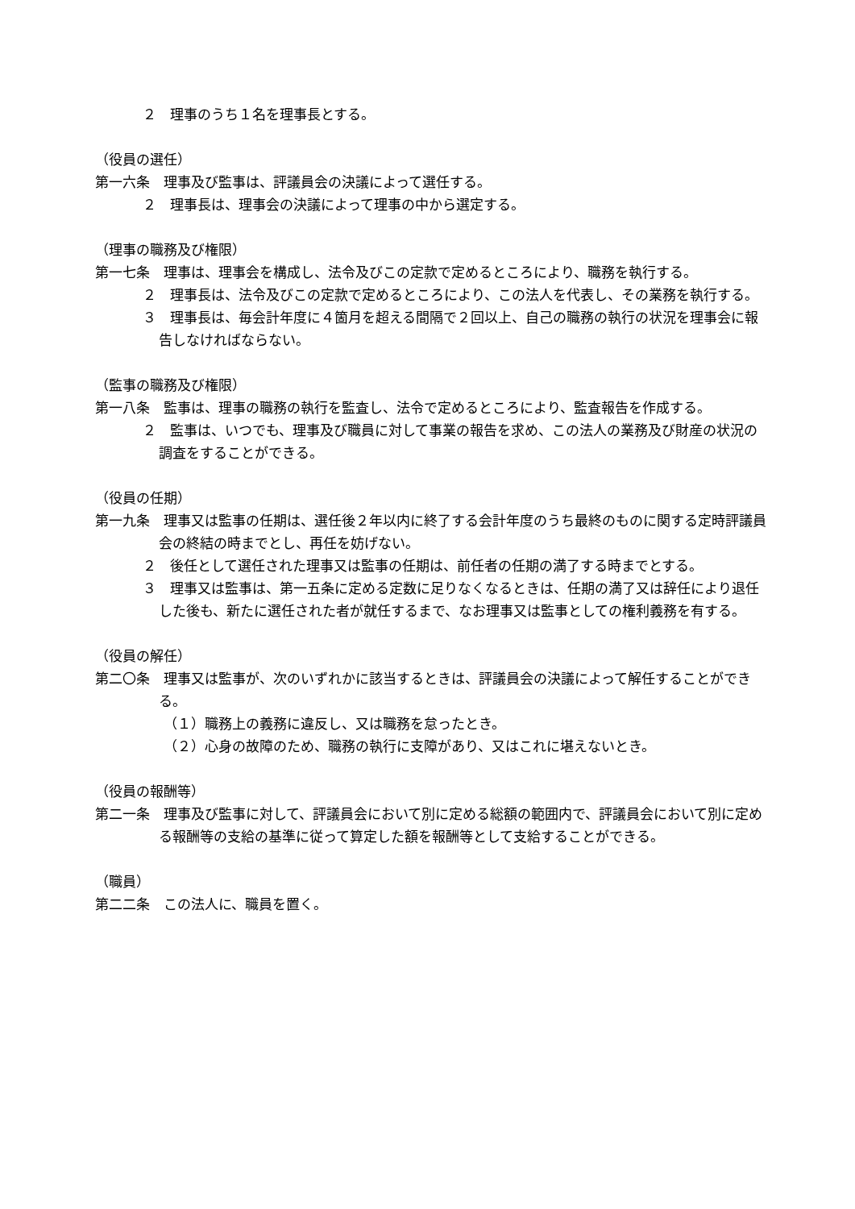２　理事のうち１名を理事長とする。
（役員の選任）
第一六条　理事及び監事は、評議員会の決議によって選任する。
２　理事長は、理事会の決議によって理事の中から選定する。
（理事の職務及び権限）
第一七条　理事は、理事会を構成し、法令及びこの定款で定めるところにより、職務を執行する。
２　理事長は、法令及びこの定款で定めるところにより、この法人を代表し、その業務を執行する。
３　理事長は、毎会計年度に４箇月を超える間隔で２回以上、自己の職務の執行の状況を理事会に報告しなければならない。
（監事の職務及び権限）
第一八条　監事は、理事の職務の執行を監査し、法令で定めるところにより、監査報告を作成する。
２　監事は、いつでも、理事及び職員に対して事業の報告を求め、この法人の業務及び財産の状況の調査をすることができる。
（役員の任期）
第一九条　理事又は監事の任期は、選任後２年以内に終了する会計年度のうち最終のものに関する定時評議員会の終結の時までとし、再任を妨げない。
２　後任として選任された理事又は監事の任期は、前任者の任期の満了する時までとする。
３　理事又は監事は、第一五条に定める定数に足りなくなるときは、任期の満了又は辞任により退任した後も、新たに選任された者が就任するまで、なお理事又は監事としての権利義務を有する。
（役員の解任）
第二〇条　理事又は監事が、次のいずれかに該当するときは、評議員会の決議によって解任することができる。
（１）職務上の義務に違反し、又は職務を怠ったとき。
（２）心身の故障のため、職務の執行に支障があり、又はこれに堪えないとき。
（役員の報酬等）
第二一条　理事及び監事に対して、評議員会において別に定める総額の範囲内で、評議員会において別に定める報酬等の支給の基準に従って算定した額を報酬等として支給することができる。
（職員）
第二二条　この法人に、職員を置く。